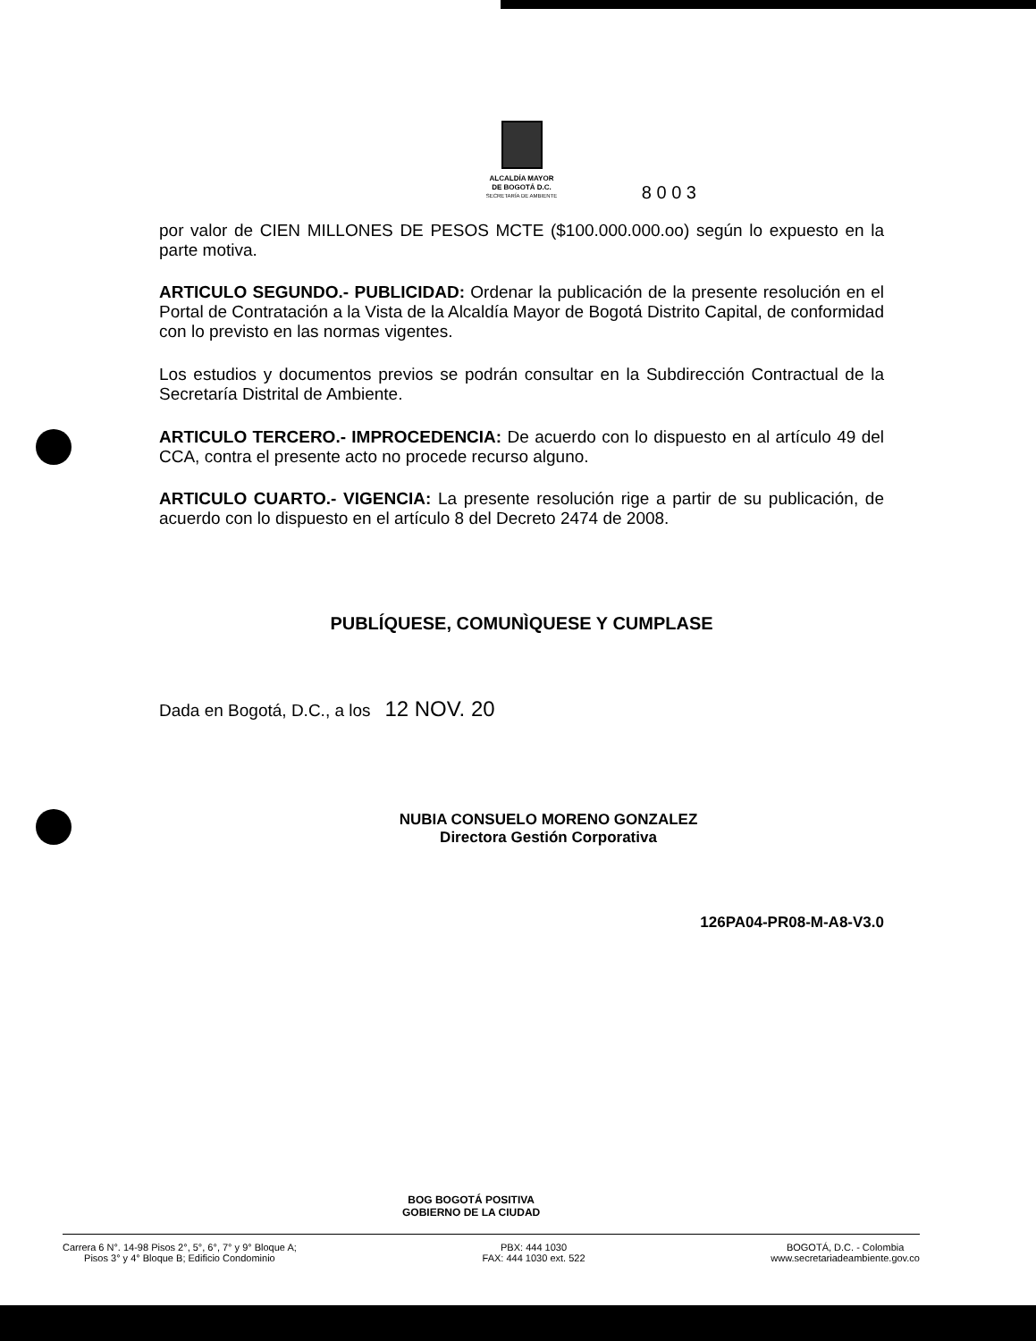ALCALDÍA MAYOR
DE BOGOTÁ D.C.
SECRETARÍA DE AMBIENTE
8 0 0 3
por valor de CIEN MILLONES DE PESOS MCTE ($100.000.000.oo) según lo expuesto en la parte motiva.
ARTICULO SEGUNDO.- PUBLICIDAD: Ordenar la publicación de la presente resolución en el Portal de Contratación a la Vista de la Alcaldía Mayor de Bogotá Distrito Capital, de conformidad con lo previsto en las normas vigentes.
Los estudios y documentos previos se podrán consultar en la Subdirección Contractual de la Secretaría Distrital de Ambiente.
ARTICULO TERCERO.- IMPROCEDENCIA: De acuerdo con lo dispuesto en al artículo 49 del CCA, contra el presente acto no procede recurso alguno.
ARTICULO CUARTO.- VIGENCIA: La presente resolución rige a partir de su publicación, de acuerdo con lo dispuesto en el artículo 8 del Decreto 2474 de 2008.
PUBLÍQUESE, COMUNÌQUESE Y CUMPLASE
Dada en Bogotá, D.C., a los 12 NOV. 20
NUBIA CONSUELO MORENO GONZALEZ
Directora Gestión Corporativa
126PA04-PR08-M-A8-V3.0
BOG BOGOTÁ POSITIVA
GOBIERNO DE LA CIUDAD
Carrera 6 N°. 14-98 Pisos 2°, 5°, 6°, 7° y 9° Bloque A;
Pisos 3° y 4° Bloque B; Edificio Condominio
PBX: 444 1030
FAX: 444 1030 ext. 522
BOGOTÁ, D.C. - Colombia
www.secretariadeambiente.gov.co